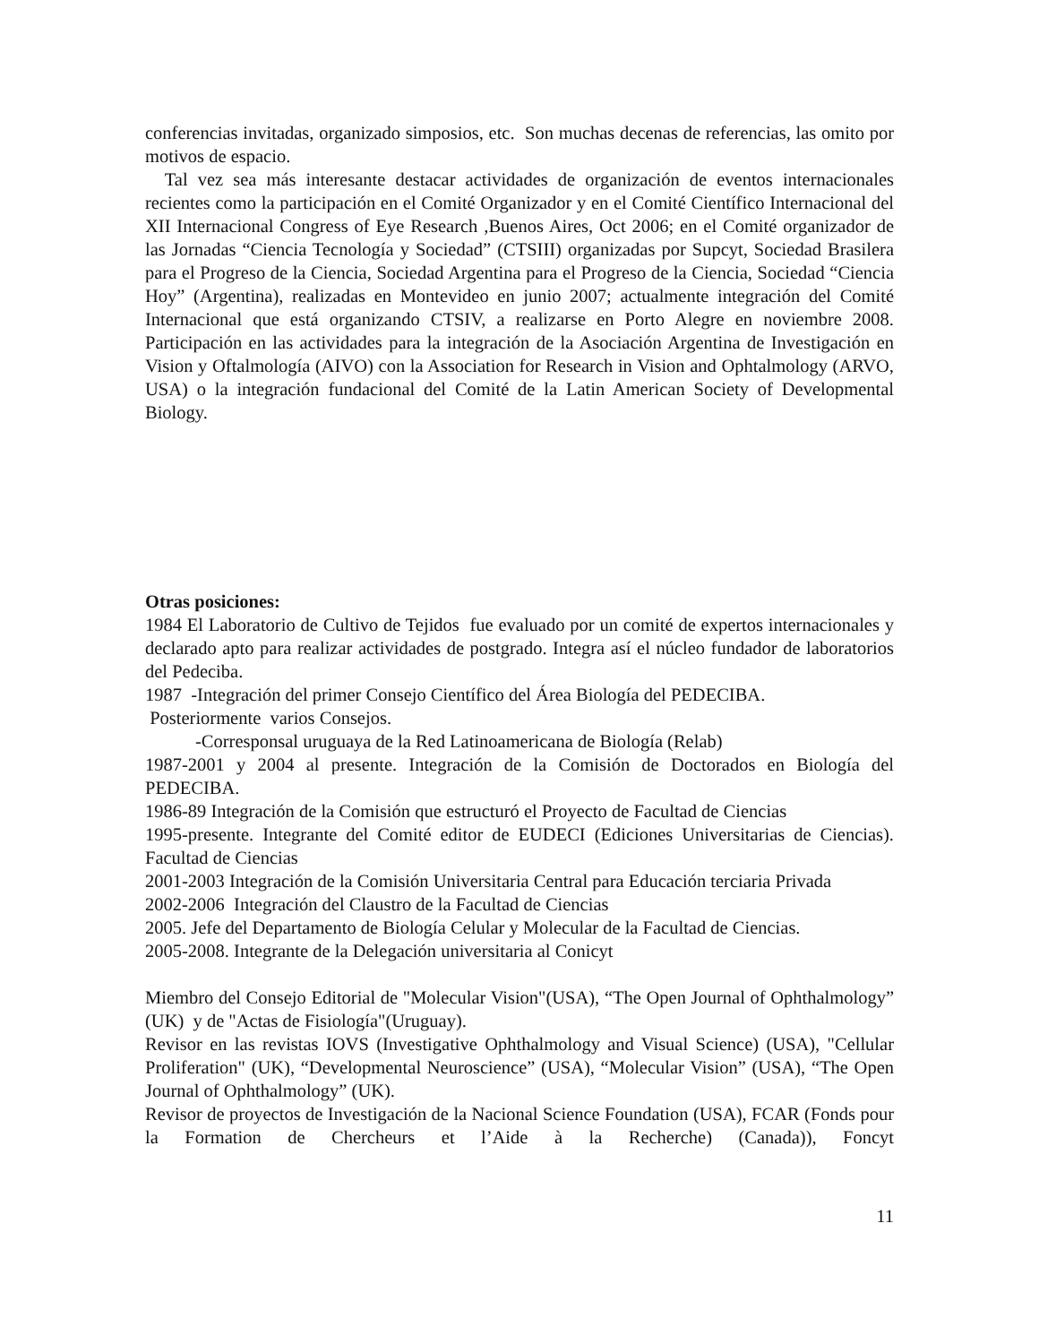conferencias invitadas, organizado simposios, etc. Son muchas decenas de referencias, las omito por motivos de espacio.
Tal vez sea más interesante destacar actividades de organización de eventos internacionales recientes como la participación en el Comité Organizador y en el Comité Científico Internacional del XII Internacional Congress of Eye Research ,Buenos Aires, Oct 2006; en el Comité organizador de las Jornadas “Ciencia Tecnología y Sociedad” (CTSIII) organizadas por Supcyt, Sociedad Brasilera para el Progreso de la Ciencia, Sociedad Argentina para el Progreso de la Ciencia, Sociedad “Ciencia Hoy” (Argentina), realizadas en Montevideo en junio 2007; actualmente integración del Comité Internacional que está organizando CTSIV, a realizarse en Porto Alegre en noviembre 2008. Participación en las actividades para la integración de la Asociación Argentina de Investigación en Vision y Oftalmología (AIVO) con la Association for Research in Vision and Ophtalmology (ARVO, USA) o la integración fundacional del Comité de la Latin American Society of Developmental Biology.
Otras posiciones:
1984 El Laboratorio de Cultivo de Tejidos fue evaluado por un comité de expertos internacionales y declarado apto para realizar actividades de postgrado. Integra así el núcleo fundador de laboratorios del Pedeciba.
1987 -Integración del primer Consejo Científico del Área Biología del PEDECIBA.
Posteriormente varios Consejos.
-Corresponsal uruguaya de la Red Latinoamericana de Biología (Relab)
1987-2001 y 2004 al presente. Integración de la Comisión de Doctorados en Biología del PEDECIBA.
1986-89 Integración de la Comisión que estructuró el Proyecto de Facultad de Ciencias
1995-presente. Integrante del Comité editor de EUDECI (Ediciones Universitarias de Ciencias). Facultad de Ciencias
2001-2003 Integración de la Comisión Universitaria Central para Educación terciaria Privada
2002-2006 Integración del Claustro de la Facultad de Ciencias
2005. Jefe del Departamento de Biología Celular y Molecular de la Facultad de Ciencias.
2005-2008. Integrante de la Delegación universitaria al Conicyt
Miembro del Consejo Editorial de "Molecular Vision"(USA), “The Open Journal of Ophthalmology” (UK) y de "Actas de Fisiología"(Uruguay).
Revisor en las revistas IOVS (Investigative Ophthalmology and Visual Science) (USA), "Cellular Proliferation" (UK), “Developmental Neuroscience” (USA), “Molecular Vision” (USA), “The Open Journal of Ophthalmology” (UK).
Revisor de proyectos de Investigación de la Nacional Science Foundation (USA), FCAR (Fonds pour la Formation de Chercheurs et l’Aide à la Recherche) (Canada)), Foncyt
11